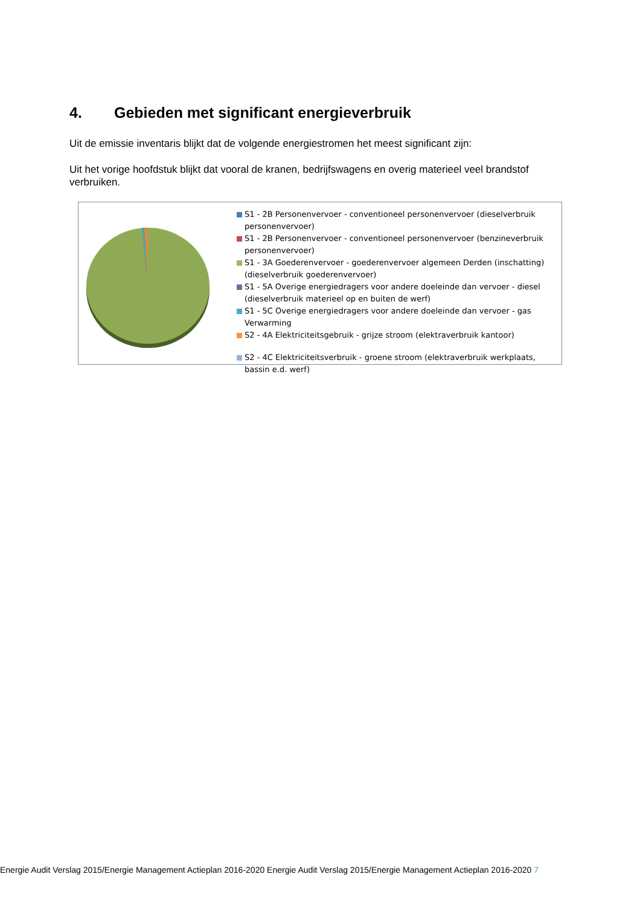4. Gebieden met significant energieverbruik
Uit de emissie inventaris blijkt dat de volgende energiestromen het meest significant zijn:
Uit het vorige hoofdstuk blijkt dat vooral de kranen, bedrijfswagens en overig materieel veel brandstof verbruiken.
S1 - 2B Personenvervoer - conventioneel personenvervoer (dieselverbruik personenvervoer)
S1 - 2B Personenvervoer - conventioneel personenvervoer (benzineverbruik personenvervoer)
S1 - 3A Goederenvervoer - goederenvervoer algemeen Derden (inschatting) (dieselverbruik goederenvervoer)
S1 - 5A Overige energiedragers voor andere doeleinde dan vervoer - diesel (dieselverbruik materieel op en buiten de werf)
S1 - 5C Overige energiedragers voor andere doeleinde dan vervoer - gas Verwarming
S2 - 4A Elektriciteitsgebruik - grijze stroom (elektraverbruik kantoor)
S2 - 4C Elektriciteitsverbruik - groene stroom (elektraverbruik werkplaats, bassin e.d. werf)
Energie Audit Verslag 2015/Energie Management Actieplan 2016-2020 Energie Audit Verslag 2015/Energie Management Actieplan 2016-2020 7